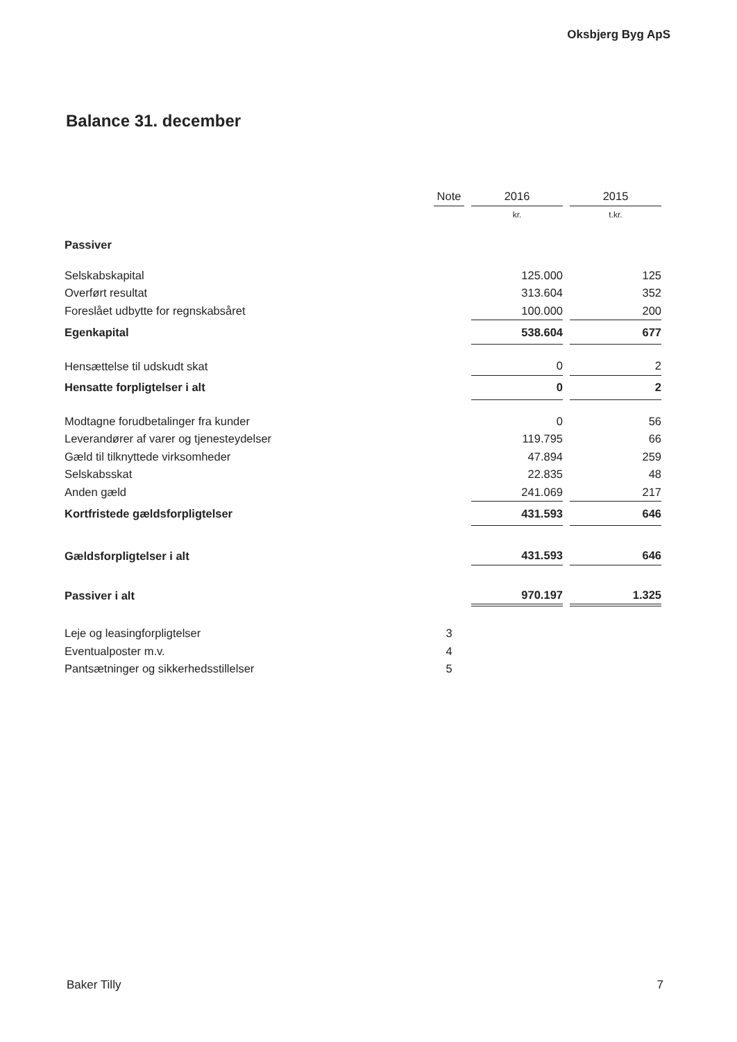Oksbjerg Byg ApS
Balance 31. december
| | Note | | 2016 | | 2015 |
| | | | kr. | | t.kr. |
| Passiver | | | | | |
| Selskabskapital | | | 125.000 | | 125 |
| Overført resultat | | | 313.604 | | 352 |
| Foreslået udbytte for regnskabsåret | | | 100.000 | | 200 |
| Egenkapital | | | 538.604 | | 677 |
| Hensættelse til udskudt skat | | | 0 | | 2 |
| Hensatte forpligtelser i alt | | | 0 | | 2 |
| Modtagne forudbetalinger fra kunder | | | 0 | | 56 |
| Leverandører af varer og tjenesteydelser | | | 119.795 | | 66 |
| Gæld til tilknyttede virksomheder | | | 47.894 | | 259 |
| Selskabsskat | | | 22.835 | | 48 |
| Anden gæld | | | 241.069 | | 217 |
| Kortfristede gældsforpligtelser | | | 431.593 | | 646 |
| Gældsforpligtelser i alt | | | 431.593 | | 646 |
| Passiver i alt | | | 970.197 | | 1.325 |
| Leje og leasingforpligtelser | 3 | | | | |
| Eventualposter m.v. | 4 | | | | |
| Pantsætninger og sikkerhedsstillelser | 5 | | | | |
Baker Tilly 7